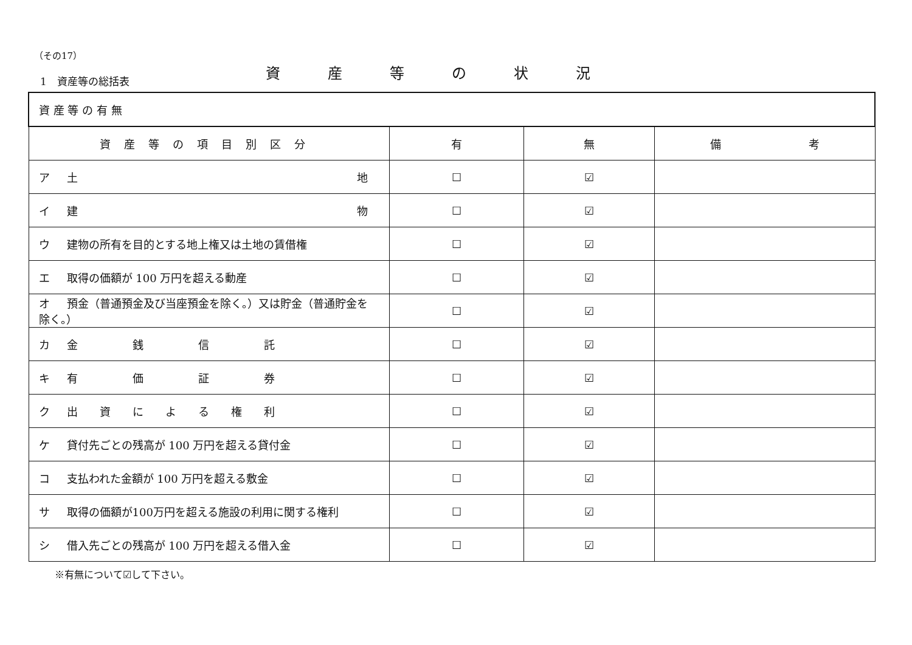（その17）
資産等の状況
1　資産等の総括表
| 資 産 等 の 有 無 | | | |
| 資産等の項目別区分 | 有 | 無 | 備 考 |
| ア 土 地 | ☐ | ☑ | |
| イ 建 物 | ☐ | ☑ | |
| ウ 建物の所有を目的とする地上権又は土地の賃借権 | ☐ | ☑ | |
| エ 取得の価額が 100 万円を超える動産 | ☐ | ☑ | |
| オ 預金（普通預金及び当座預金を除く。）又は貯金（普通貯金を除く。） | ☐ | ☑ | |
| カ 金 銭 信 託 | ☐ | ☑ | |
| キ 有 価 証 券 | ☐ | ☑ | |
| ク 出 資 に よ る 権 利 | ☐ | ☑ | |
| ケ 貸付先ごとの残高が 100 万円を超える貸付金 | ☐ | ☑ | |
| コ 支払われた金額が 100 万円を超える敷金 | ☐ | ☑ | |
| サ 取得の価額が100万円を超える施設の利用に関する権利 | ☐ | ☑ | |
| シ 借入先ごとの残高が 100 万円を超える借入金 | ☐ | ☑ | |
※有無について☑して下さい。